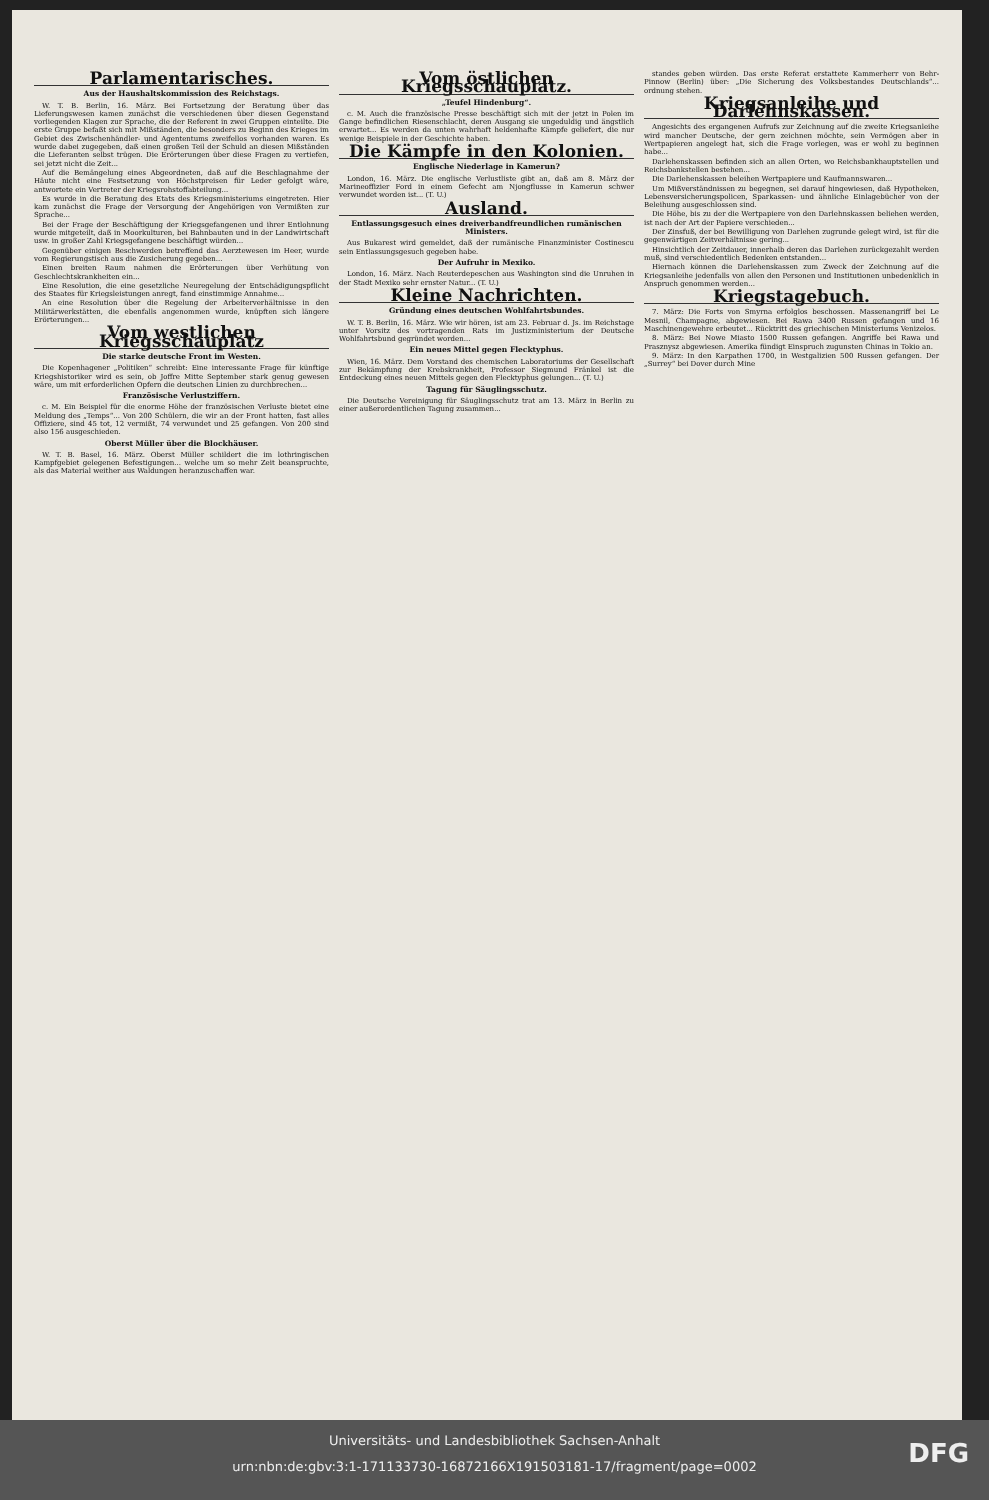Parlamentarisches.
Aus der Haushaltskommission des Reichstags.
W. T. B. Berlin, 16. März. Bei Fortsetzung der Beratung über das Lieferungswesen kamen zunächst die verschiedenen über diesen Gegenstand vorliegenden Klagen zur Sprache, die der Referent in zwei Gruppen einteilte. Die erste Gruppe befaßt sich mit Mißständen, die besonders zu Beginn des Krieges im Gebiet des Zwischenhändler- und Agententums zweifellos vorhanden waren. Es wurde dabei zugegeben, daß einen großen Teil der Schuld an diesen Mißständen die Lieferanten selbst trügen. Die Erörterungen über diese Fragen zu vertiefen, sei jetzt nicht die Zeit...
Auf die Bemängelung eines Abgeordneten, daß auf die Beschlagnahme der Häute nicht eine Festsetzung von Höchstpreisen für Leder gefolgt wäre, antwortete ein Vertreter der Kriegsrohstoffabteilung...
Es wurde in die Beratung des Etats des Kriegsministeriums eingetreten. Hier kam zunächst die Frage der Versorgung der Angehörigen von Vermißten zur Sprache...
Bei der Frage der Beschäftigung der Kriegsgefangenen und ihrer Entlohnung wurde mitgeteilt, daß in Moorkulturen, bei Bahnbauten und in der Landwirtschaft usw. in großer Zahl Kriegsgefangene beschäftigt würden...
Gegenüber einigen Beschwerden betreffend das Aerztewesen im Heer, wurde vom Regierungstisch aus die Zusicherung gegeben...
Einen breiten Raum nahmen die Erörterungen über Verhütung von Geschlechtskrankheiten ein...
Eine Resolution, die eine gesetzliche Neuregelung der Entschädigungspflicht des Staates für Kriegsleistungen anregt, fand einstimmige Annahme...
An eine Resolution über die Regelung der Arbeiterverhältnisse in den Militärwerkstätten, die ebenfalls angenommen wurde, knüpften sich längere Erörterungen...
Vom westlichen Kriegsschauplatz
Die starke deutsche Front im Westen.
Die Kopenhagener „Politiken“ schreibt: Eine interessante Frage für künftige Kriegshistoriker wird es sein, ob Joffre Mitte September stark genug gewesen wäre, um mit erforderlichen Opfern die deutschen Linien zu durchbrechen...
Französische Verlustziffern.
c. M. Ein Beispiel für die enorme Höhe der französischen Verluste bietet eine Meldung des „Temps“... Von 200 Schülern, die wir an der Front hatten, fast alles Offiziere, sind 45 tot, 12 vermißt, 74 verwundet und 25 gefangen. Von 200 sind also 156 ausgeschieden.
Oberst Müller über die Blockhäuser.
W. T. B. Basel, 16. März. Oberst Müller schildert die im lothringischen Kampfgebiet gelegenen Befestigungen... welche um so mehr Zeit beanspruchte, als das Material weither aus Waldungen heranzuschaffen war.
Vom östlichen Kriegsschauplatz.
„Teufel Hindenburg“.
c. M. Auch die französische Presse beschäftigt sich mit der jetzt in Polen im Gange befindlichen Riesenschlacht, deren Ausgang sie ungeduldig und ängstlich erwartet... Es werden da unten wahrhaft heldenhafte Kämpfe geliefert, die nur wenige Beispiele in der Geschichte haben.
Die Kämpfe in den Kolonien.
Englische Niederlage in Kamerun?
London, 16. März. Die englische Verlustliste gibt an, daß am 8. März der Marineoffizier Ford in einem Gefecht am Njongflusse in Kamerun schwer verwundet worden ist... (T. U.)
Ausland.
Entlassungsgesuch eines dreiverbandfreundlichen rumänischen Ministers.
Aus Bukarest wird gemeldet, daß der rumänische Finanzminister Costinescu sein Entlassungsgesuch gegeben habe.
Der Aufruhr in Mexiko.
London, 16. März. Nach Reuterdepeschen aus Washington sind die Unruhen in der Stadt Mexiko sehr ernster Natur... (T. U.)
Kleine Nachrichten.
Gründung eines deutschen Wohlfahrtsbundes.
W. T. B. Berlin, 16. März. Wie wir hören, ist am 23. Februar d. Js. im Reichstage unter Vorsitz des vortragenden Rats im Justizministerium der Deutsche Wohlfahrtsbund gegründet worden...
Ein neues Mittel gegen Flecktyphus.
Wien, 16. März. Dem Vorstand des chemischen Laboratoriums der Gesellschaft zur Bekämpfung der Krebskrankheit, Professor Siegmund Fränkel ist die Entdeckung eines neuen Mittels gegen den Flecktyphus gelungen... (T. U.)
Tagung für Säuglingsschutz.
Die Deutsche Vereinigung für Säuglingsschutz trat am 13. März in Berlin zu einer außerordentlichen Tagung zusammen...
standes geben würden. Das erste Referat erstattete Kammerherr von Behr-Pinnow (Berlin) über: „Die Sicherung des Volksbestandes Deutschlands“... ordnung stehen.
Kriegsanleihe und Darlehnskassen.
Angesichts des ergangenen Aufrufs zur Zeichnung auf die zweite Kriegsanleihe wird mancher Deutsche, der gern zeichnen möchte, sein Vermögen aber in Wertpapieren angelegt hat, sich die Frage vorlegen, was er wohl zu beginnen habe...
Darlehenskassen befinden sich an allen Orten, wo Reichsbankhauptstellen und Reichsbankstellen bestehen...
Die Darlehenskassen beleihen Wertpapiere und Kaufmannswaren...
Um Mißverständnissen zu begegnen, sei darauf hingewiesen, daß Hypotheken, Lebensversicherungspolicen, Sparkassen- und ähnliche Einlagebücher von der Beleihung ausgeschlossen sind.
Die Höhe, bis zu der die Wertpapiere von den Darlehnskassen beliehen werden, ist nach der Art der Papiere verschieden...
Der Zinsfuß, der bei Bewilligung von Darlehen zugrunde gelegt wird, ist für die gegenwärtigen Zeitverhältnisse gering...
Hinsichtlich der Zeitdauer, innerhalb deren das Darlehen zurückgezahlt werden muß, sind verschiedentlich Bedenken entstanden...
Hiernach können die Darlehenskassen zum Zweck der Zeichnung auf die Kriegsanleihe jedenfalls von allen den Personen und Institutionen unbedenklich in Anspruch genommen werden...
Kriegstagebuch.
7. März: Die Forts von Smyrna erfolglos beschossen. Massenangriff bei Le Mesnil, Champagne, abgewiesen. Bei Rawa 3400 Russen gefangen und 16 Maschinengewehre erbeutet... Rücktritt des griechischen Ministeriums Venizelos.
8. März: Bei Nowe Miasto 1500 Russen gefangen. Angriffe bei Rawa und Prasznysz abgewiesen. Amerika fündigt Einspruch zugunsten Chinas in Tokio an.
9. März: In den Karpathen 1700, in Westgalizien 500 Russen gefangen. Der „Surrey“ bei Dover durch Mine
Universitäts- und Landesbibliothek Sachsen-Anhalt
urn:nbn:de:gbv:3:1-171133730-16872166X191503181-17/fragment/page=0002
DFG